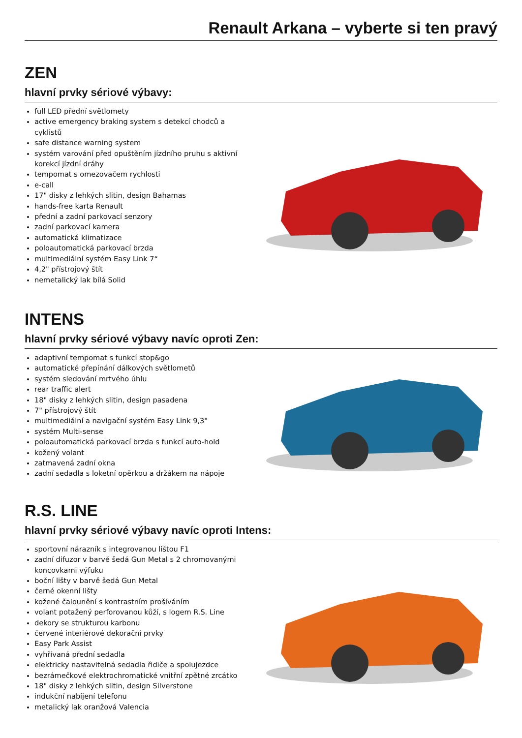Renault Arkana – vyberte si ten pravý
ZEN
hlavní prvky sériové výbavy:
full LED přední světlomety
active emergency braking system s detekcí chodců a cyklistů
safe distance warning system
systém varování před opuštěním jízdního pruhu s aktivní korekcí jízdní dráhy
tempomat s omezovačem rychlosti
e-call
17" disky z lehkých slitin, design Bahamas
hands-free karta Renault
přední a zadní parkovací senzory
zadní parkovací kamera
automatická klimatizace
poloautomatická parkovací brzda
multimediální systém Easy Link 7“
4,2" přístrojový štít
nemetalický lak bílá Solid
INTENS
hlavní prvky sériové výbavy navíc oproti Zen:
adaptivní tempomat s funkcí stop&go
automatické přepínání dálkových světlometů
systém sledování mrtvého úhlu
rear traffic alert
18" disky z lehkých slitin, design pasadena
7" přístrojový štít
multimediální a navigační systém Easy Link 9,3"
systém Multi-sense
poloautomatická parkovací brzda s funkcí auto-hold
kožený volant
zatmavená zadní okna
zadní sedadla s loketní opěrkou a držákem na nápoje
R.S. LINE
hlavní prvky sériové výbavy navíc oproti Intens:
sportovní nárazník s integrovanou lištou F1
zadní difuzor v barvě šedá Gun Metal s 2 chromovanými koncovkami výfuku
boční lišty v barvě šedá Gun Metal
černé okenní lišty
kožené čalounění s kontrastním prošíváním
volant potažený perforovanou kůží, s logem R.S. Line
dekory se strukturou karbonu
červené interiérové dekorační prvky
Easy Park Assist
vyhřívaná přední sedadla
elektricky nastavitelná sedadla řidiče a spolujezdce
bezrámečkové elektrochromatické vnitřní zpětné zrcátko
18" disky z lehkých slitin, design Silverstone
indukční nabíjení telefonu
metalický lak oranžová Valencia